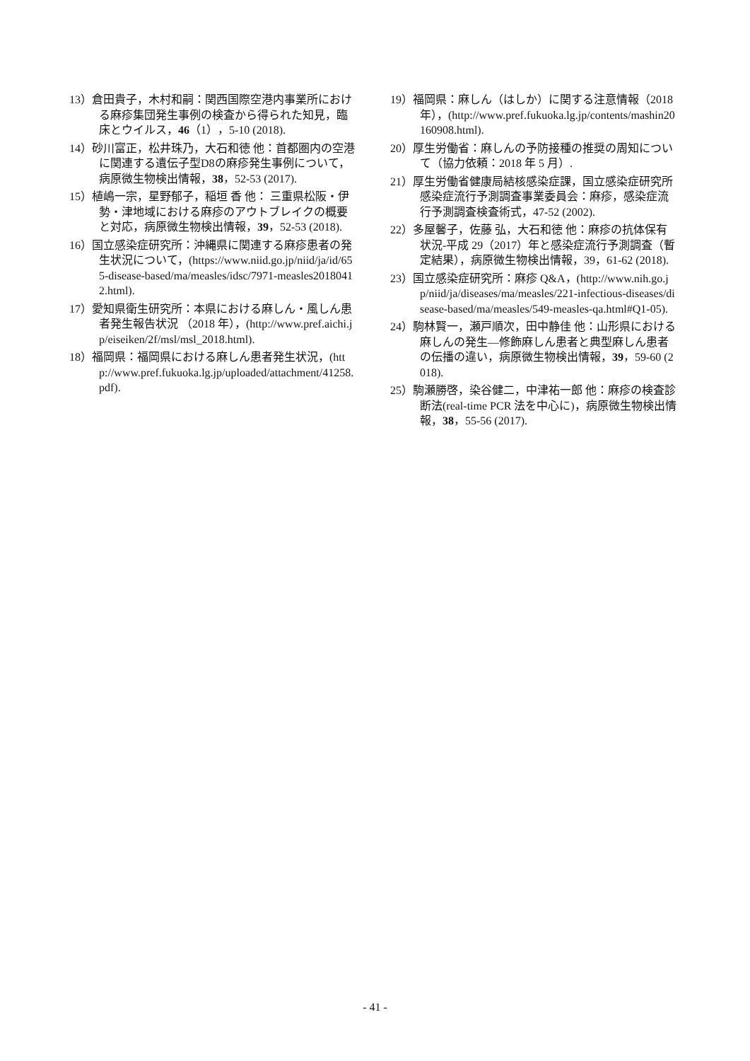13）倉田貴子，木村和嗣：関西国際空港内事業所における麻疹集団発生事例の検査から得られた知見，臨床とウイルス，46（1），5-10 (2018).
14）砂川富正，松井珠乃，大石和徳 他：首都圏内の空港に関連する遺伝子型D8の麻疹発生事例について，病原微生物検出情報，38，52-53 (2017).
15）植嶋一宗，星野郁子，稲垣 香 他： 三重県松阪・伊勢・津地域における麻疹のアウトブレイクの概要と対応，病原微生物検出情報，39，52-53 (2018).
16）国立感染症研究所：沖縄県に関連する麻疹患者の発生状況について，(https://www.niid.go.jp/niid/ja/id/655-disease-based/ma/measles/idsc/7971-measles20180412.html).
17）愛知県衛生研究所：本県における麻しん・風しん患者発生報告状況 （2018 年），(http://www.pref.aichi.jp/eiseiken/2f/msl/msl_2018.html).
18）福岡県：福岡県における麻しん患者発生状況，(http://www.pref.fukuoka.lg.jp/uploaded/attachment/41258.pdf).
19）福岡県：麻しん（はしか）に関する注意情報（2018 年），(http://www.pref.fukuoka.lg.jp/contents/mashin20160908.html).
20）厚生労働省：麻しんの予防接種の推奨の周知について（協力依頼：2018 年 5 月）.
21）厚生労働省健康局結核感染症課，国立感染症研究所 感染症流行予測調査事業委員会：麻疹，感染症流行予測調査検査術式，47-52 (2002).
22）多屋馨子，佐藤 弘，大石和徳 他：麻疹の抗体保有状況-平成 29（2017）年と感染症流行予測調査（暫定結果），病原微生物検出情報，39，61-62 (2018).
23）国立感染症研究所：麻疹 Q&A，(http://www.nih.go.jp/niid/ja/diseases/ma/measles/221-infectious-diseases/disease-based/ma/measles/549-measles-qa.html#Q1-05).
24）駒林賢一，瀬戸順次，田中静佳 他：山形県における麻しんの発生—修飾麻しん患者と典型麻しん患者の伝播の違い，病原微生物検出情報，39，59-60 (2018).
25）駒瀬勝啓，染谷健二，中津祐一郎 他：麻疹の検査診断法(real-time PCR 法を中心に)，病原微生物検出情報，38，55-56 (2017).
- 41 -